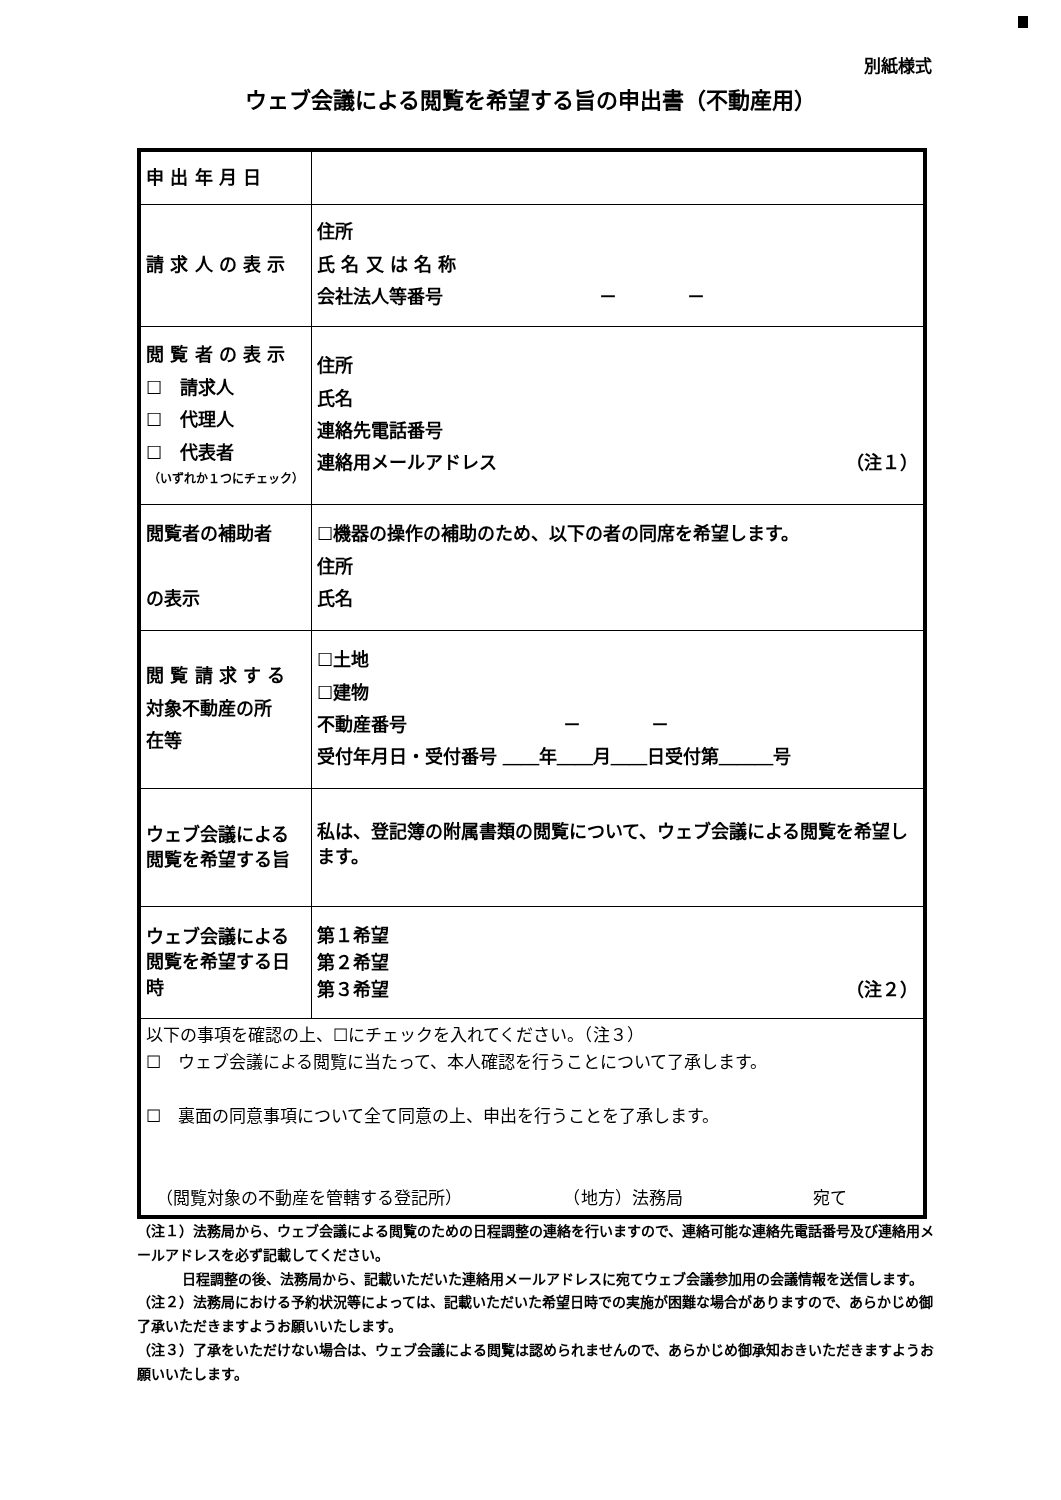別紙様式
ウェブ会議による閲覧を希望する旨の申出書（不動産用）
| 申 出 年 月 日 | |
| 請 求 人 の 表 示 | 住所 氏 名 又 は 名 称 会社法人等番号 － － |
| 閲 覧 者 の 表 示 ☐ 請求人 ☐ 代理人 ☐ 代表者 （いずれか１つにチェック） | 住所 氏名 連絡先電話番号 連絡用メールアドレス （注１） |
| 閲覧者の補助者 の表示 | ☐機器の操作の補助のため、以下の者の同席を希望します。 住所 氏名 |
| 閲 覧 請 求 す る 対象不動産の所 在等 | ☐土地 ☐建物 不動産番号 － － 受付年月日・受付番号 ＿＿年＿＿月＿＿日受付第＿＿＿号 |
| ウェブ会議による 閲覧を希望する旨 | 私は、登記簿の附属書類の閲覧について、ウェブ会議による閲覧を希望します。 |
| ウェブ会議による 閲覧を希望する日時 | 第１希望 第２希望 第３希望 （注２） |
| 以下の事項を確認の上、☐にチェックを入れてください。（注３） ☐ ウェブ会議による閲覧に当たって、本人確認を行うことについて了承します。 ☐ 裏面の同意事項について全て同意の上、申出を行うことを了承します。 （閲覧対象の不動産を管轄する登記所） （地方）法務局 宛て | |
（注１）法務局から、ウェブ会議による閲覧のための日程調整の連絡を行いますので、連絡可能な連絡先電話番号及び連絡用メールアドレスを必ず記載してください。
日程調整の後、法務局から、記載いただいた連絡用メールアドレスに宛てウェブ会議参加用の会議情報を送信します。
（注２）法務局における予約状況等によっては、記載いただいた希望日時での実施が困難な場合がありますので、あらかじめ御了承いただきますようお願いいたします。
（注３）了承をいただけない場合は、ウェブ会議による閲覧は認められませんので、あらかじめ御承知おきいただきますようお願いいたします。